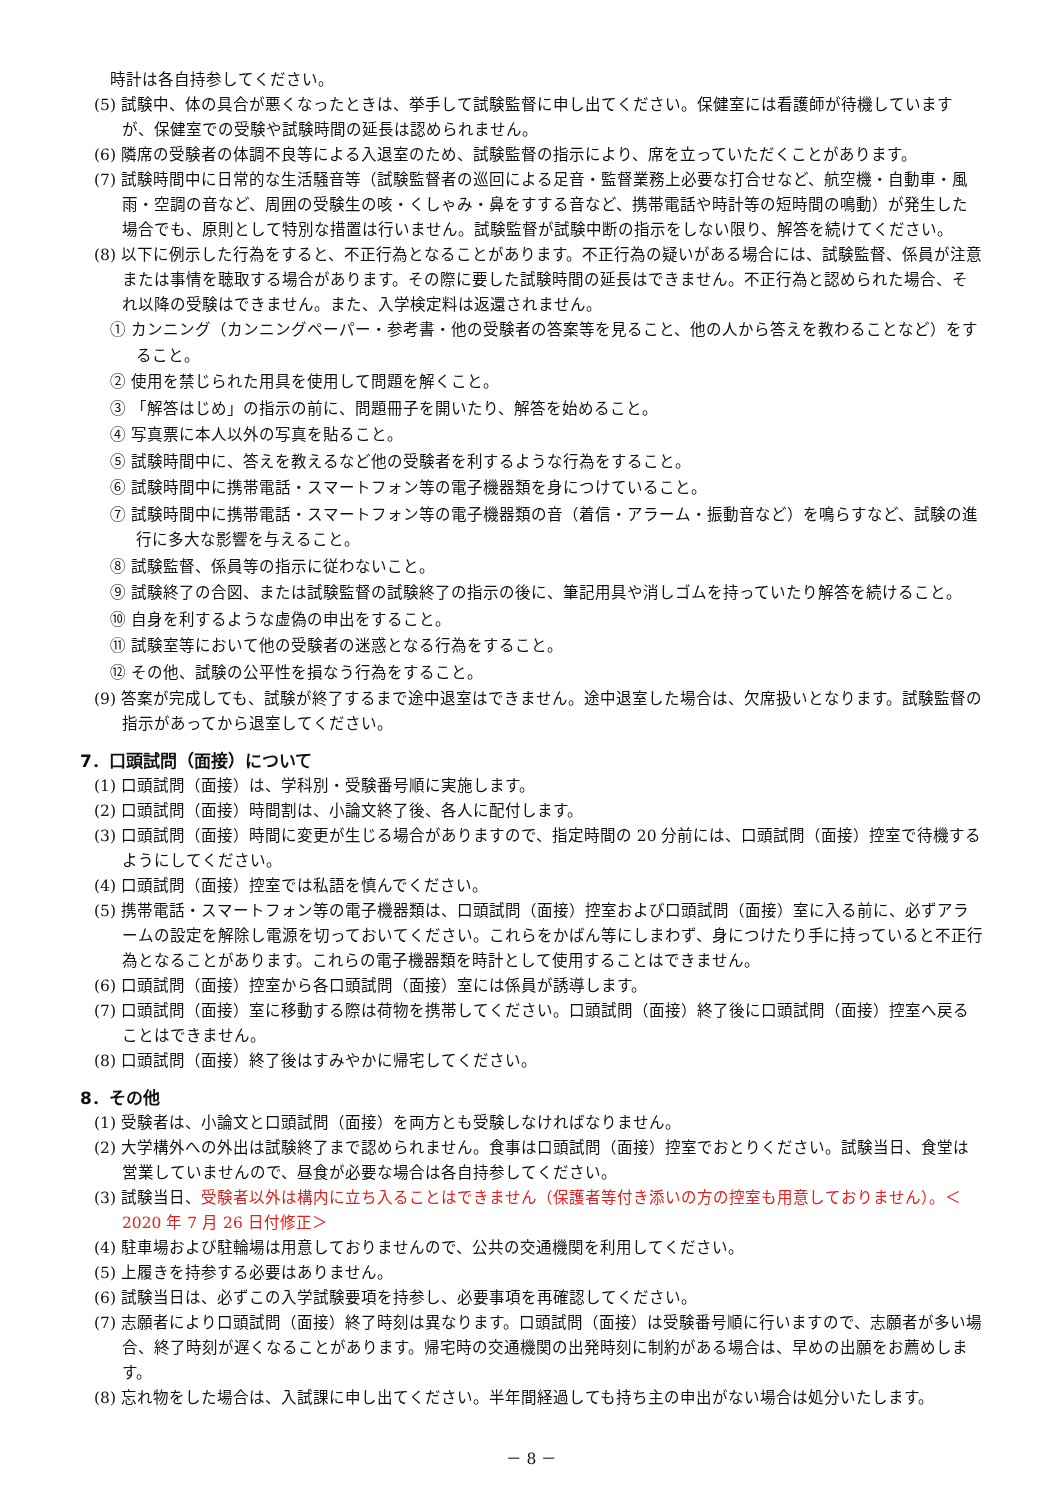時計は各自持参してください。
(5) 試験中、体の具合が悪くなったときは、挙手して試験監督に申し出てください。保健室には看護師が待機していますが、保健室での受験や試験時間の延長は認められません。
(6) 隣席の受験者の体調不良等による入退室のため、試験監督の指示により、席を立っていただくことがあります。
(7) 試験時間中に日常的な生活騒音等（試験監督者の巡回による足音・監督業務上必要な打合せなど、航空機・自動車・風雨・空調の音など、周囲の受験生の咳・くしゃみ・鼻をすする音など、携帯電話や時計等の短時間の鳴動）が発生した場合でも、原則として特別な措置は行いません。試験監督が試験中断の指示をしない限り、解答を続けてください。
(8) 以下に例示した行為をすると、不正行為となることがあります。不正行為の疑いがある場合には、試験監督、係員が注意または事情を聴取する場合があります。その際に要した試験時間の延長はできません。不正行為と認められた場合、それ以降の受験はできません。また、入学検定料は返還されません。
① カンニング（カンニングペーパー・参考書・他の受験者の答案等を見ること、他の人から答えを教わることなど）をすること。
② 使用を禁じられた用具を使用して問題を解くこと。
③ 「解答はじめ」の指示の前に、問題冊子を開いたり、解答を始めること。
④ 写真票に本人以外の写真を貼ること。
⑤ 試験時間中に、答えを教えるなど他の受験者を利するような行為をすること。
⑥ 試験時間中に携帯電話・スマートフォン等の電子機器類を身につけていること。
⑦ 試験時間中に携帯電話・スマートフォン等の電子機器類の音（着信・アラーム・振動音など）を鳴らすなど、試験の進行に多大な影響を与えること。
⑧ 試験監督、係員等の指示に従わないこと。
⑨ 試験終了の合図、または試験監督の試験終了の指示の後に、筆記用具や消しゴムを持っていたり解答を続けること。
⑩ 自身を利するような虚偽の申出をすること。
⑪ 試験室等において他の受験者の迷惑となる行為をすること。
⑫ その他、試験の公平性を損なう行為をすること。
(9) 答案が完成しても、試験が終了するまで途中退室はできません。途中退室した場合は、欠席扱いとなります。試験監督の指示があってから退室してください。
7．口頭試問（面接）について
(1) 口頭試問（面接）は、学科別・受験番号順に実施します。
(2) 口頭試問（面接）時間割は、小論文終了後、各人に配付します。
(3) 口頭試問（面接）時間に変更が生じる場合がありますので、指定時間の 20 分前には、口頭試問（面接）控室で待機するようにしてください。
(4) 口頭試問（面接）控室では私語を慎んでください。
(5) 携帯電話・スマートフォン等の電子機器類は、口頭試問（面接）控室および口頭試問（面接）室に入る前に、必ずアラームの設定を解除し電源を切っておいてください。これらをかばん等にしまわず、身につけたり手に持っていると不正行為となることがあります。これらの電子機器類を時計として使用することはできません。
(6) 口頭試問（面接）控室から各口頭試問（面接）室には係員が誘導します。
(7) 口頭試問（面接）室に移動する際は荷物を携帯してください。口頭試問（面接）終了後に口頭試問（面接）控室へ戻ることはできません。
(8) 口頭試問（面接）終了後はすみやかに帰宅してください。
8．その他
(1) 受験者は、小論文と口頭試問（面接）を両方とも受験しなければなりません。
(2) 大学構外への外出は試験終了まで認められません。食事は口頭試問（面接）控室でおとりください。試験当日、食堂は営業していませんので、昼食が必要な場合は各自持参してください。
(3) 試験当日、受験者以外は構内に立ち入ることはできません（保護者等付き添いの方の控室も用意しておりません）。＜2020 年 7 月 26 日付修正＞
(4) 駐車場および駐輪場は用意しておりませんので、公共の交通機関を利用してください。
(5) 上履きを持参する必要はありません。
(6) 試験当日は、必ずこの入学試験要項を持参し、必要事項を再確認してください。
(7) 志願者により口頭試問（面接）終了時刻は異なります。口頭試問（面接）は受験番号順に行いますので、志願者が多い場合、終了時刻が遅くなることがあります。帰宅時の交通機関の出発時刻に制約がある場合は、早めの出願をお薦めします。
(8) 忘れ物をした場合は、入試課に申し出てください。半年間経過しても持ち主の申出がない場合は処分いたします。
－ 8 －